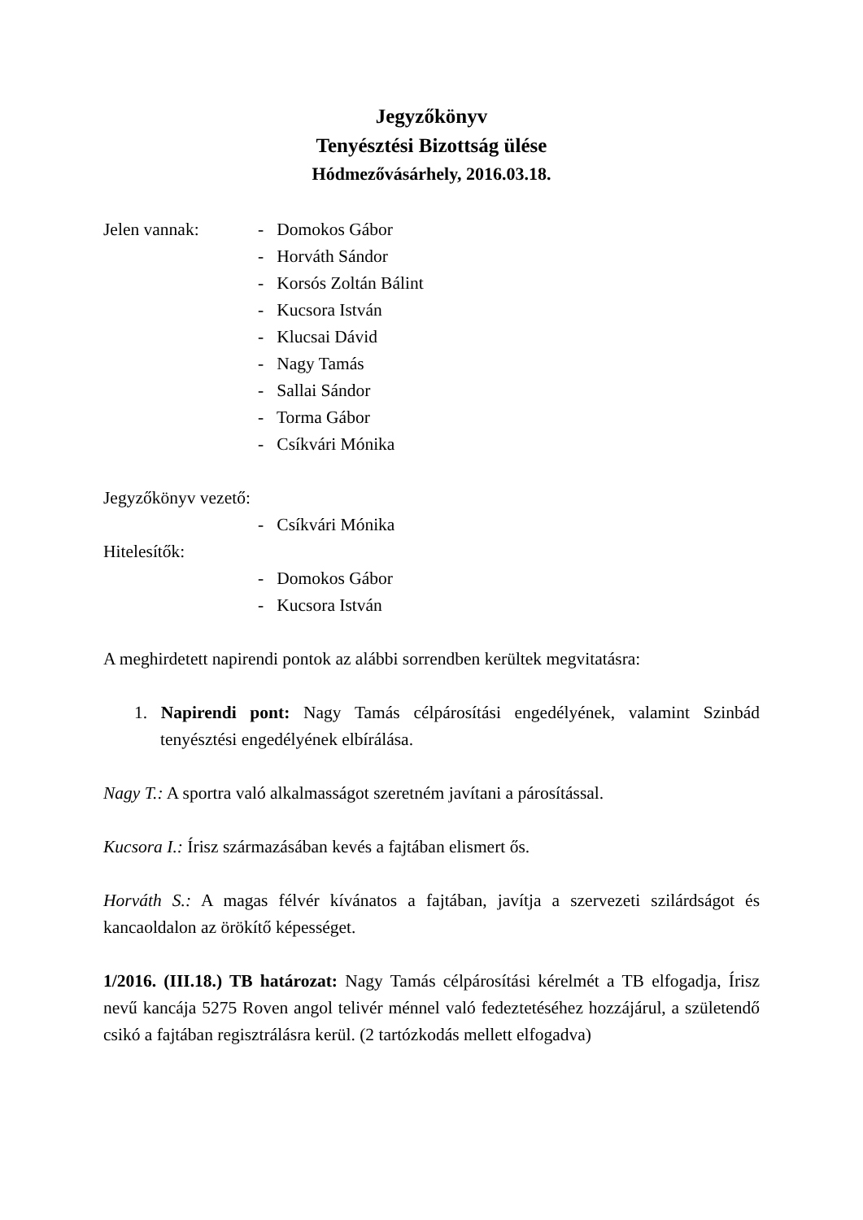Jegyzőkönyv
Tenyésztési Bizottság ülése
Hódmezővásárhely, 2016.03.18.
Jelen vannak: - Domokos Gábor
- Horváth Sándor
- Korsós Zoltán Bálint
- Kucsora István
- Klucsai Dávid
- Nagy Tamás
- Sallai Sándor
- Torma Gábor
- Csíkvári Mónika
Jegyzőkönyv vezető:
- Csíkvári Mónika
Hitelesítők:
- Domokos Gábor
- Kucsora István
A meghirdetett napirendi pontok az alábbi sorrendben kerültek megvitatásra:
1. Napirendi pont: Nagy Tamás célpárosítási engedélyének, valamint Szinbád tenyésztési engedélyének elbírálása.
Nagy T.: A sportra való alkalmasságot szeretném javítani a párosítással.
Kucsora I.: Írisz származásában kevés a fajtában elismert ős.
Horváth S.: A magas félvér kívánatos a fajtában, javítja a szervezeti szilárdságot és kancaoldalon az örökítő képességet.
1/2016. (III.18.) TB határozat: Nagy Tamás célpárosítási kérelmét a TB elfogadja, Írisz nevű kancája 5275 Roven angol telivér ménnel való fedeztetéséhez hozzájárul, a születendő csikó a fajtában regisztrálásra kerül. (2 tartózkodás mellett elfogadva)